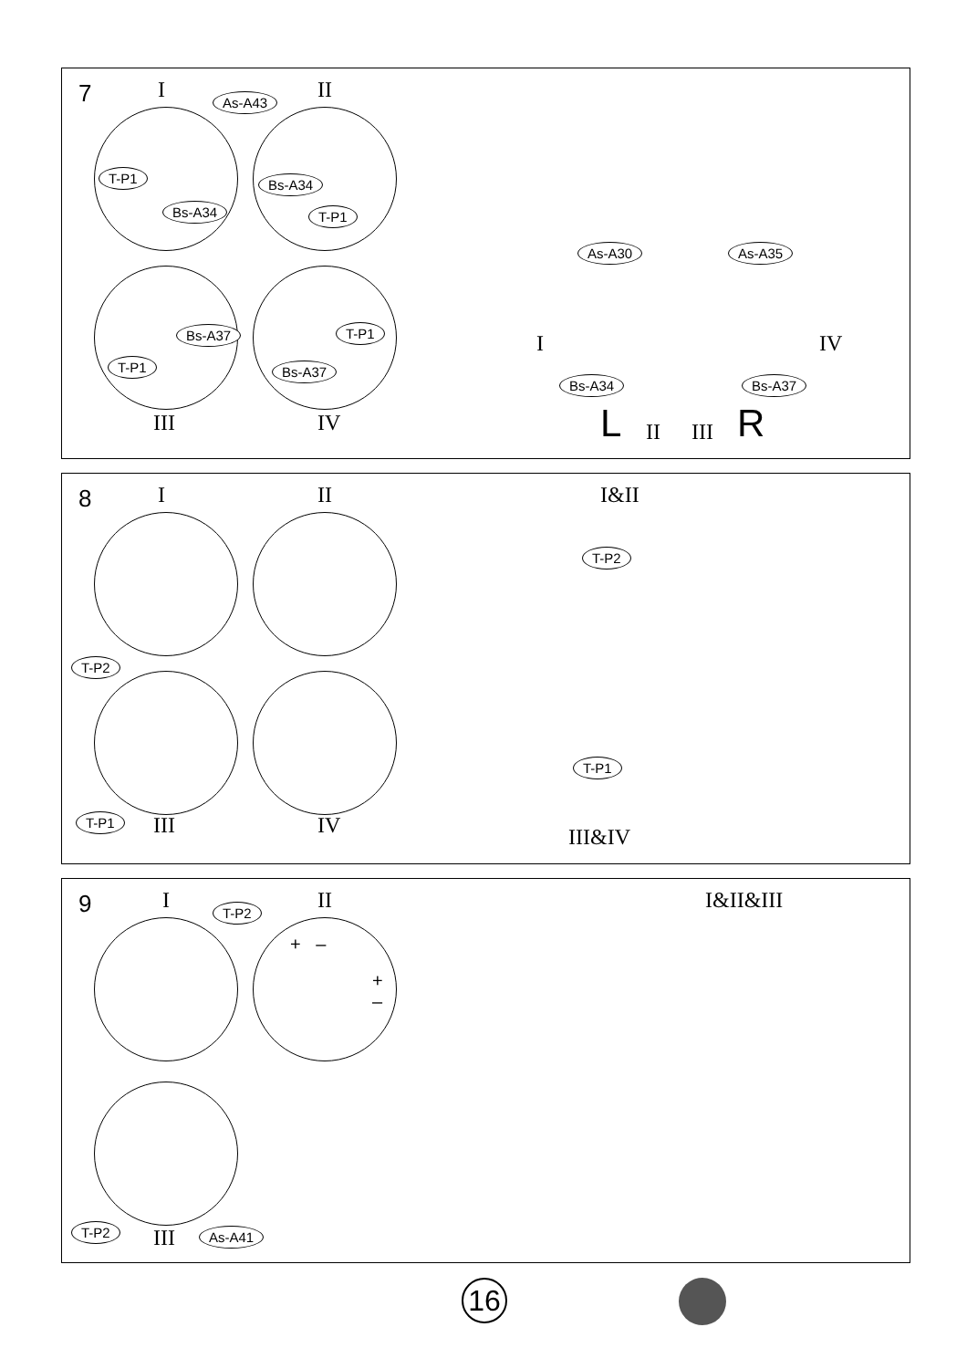7 I II As-A43
T-P1
Bs-A34
Bs-A34
T-P1
Bs-A37
T-P1
T-P1
Bs-A37
III IV
As-A30 As-A35
I IV
Bs-A34 Bs-A37
L II III R
8 I II
T-P2
T-P1 III IV
I&II
T-P2
T-P1
III&IV
9 I II T-P2
+ –
+
–
T-P2 III As-A41
I&II&III
16